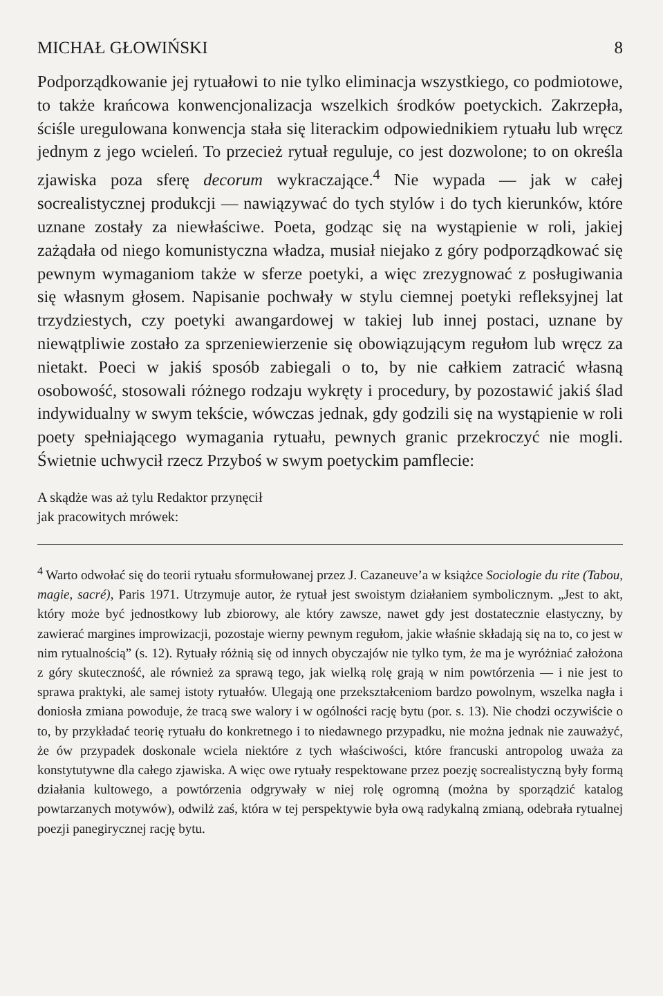MICHAŁ GŁOWIŃSKI 8
Podporządkowanie jej rytuałowi to nie tylko eliminacja wszystkiego, co podmiotowe, to także krańcowa konwencjonalizacja wszelkich środków poetyckich. Zakrzepła, ściśle uregulowana konwencja stała się literackim odpowiednikiem rytuału lub wręcz jednym z jego wcieleń. To przecież rytuał reguluje, co jest dozwolone; to on określa zjawiska poza sferę decorum wykraczające.<sup>4</sup> Nie wypada — jak w całej socrealistycznej produkcji — nawiązywać do tych stylów i do tych kierunków, które uznane zostały za niewłaściwe. Poeta, godząc się na wystąpienie w roli, jakiej zażądała od niego komunistyczna władza, musiał niejako z góry podporządkować się pewnym wymaganiom także w sferze poetyki, a więc zrezygnować z posługiwania się własnym głosem. Napisanie pochwały w stylu ciemnej poetyki refleksyjnej lat trzydziestych, czy poetyki awangardowej w takiej lub innej postaci, uznane by niewątpliwie zostało za sprzeniewierzenie się obowiązującym regułom lub wręcz za nietakt. Poeci w jakiś sposób zabiegali o to, by nie całkiem zatracić własną osobowość, stosowali różnego rodzaju wykręty i procedury, by pozostawić jakiś ślad indywidualny w swym tekście, wówczas jednak, gdy godzili się na wystąpienie w roli poety spełniającego wymagania rytuału, pewnych granic przekroczyć nie mogli. Świetnie uchwycił rzecz Przyboś w swym poetyckim pamflecie:
A skądże was aż tylu Redaktor przynęcił
jak pracowitych mrówek:
<sup>4</sup> Warto odwołać się do teorii rytuału sformułowanej przez J. Cazaneuve’a w książce Sociologie du rite (Tabou, magie, sacré), Paris 1971. Utrzymuje autor, że rytuał jest swoistym działaniem symbolicznym. „Jest to akt, który może być jednostkowy lub zbiorowy, ale który zawsze, nawet gdy jest dostatecznie elastyczny, by zawierać margines improwizacji, pozostaje wierny pewnym regułom, jakie właśnie składają się na to, co jest w nim rytualnością” (s. 12). Rytuały różnią się od innych obyczajów nie tylko tym, że ma je wyróżniać założona z góry skuteczność, ale również za sprawą tego, jak wielką rolę grają w nim powtórzenia — i nie jest to sprawa praktyki, ale samej istoty rytuałów. Ulegają one przekształceniom bardzo powolnym, wszelka nagła i doniosła zmiana powoduje, że tracą swe walory i w ogólności rację bytu (por. s. 13). Nie chodzi oczywiście o to, by przykładać teorię rytuału do konkretnego i to niedawnego przypadku, nie można jednak nie zauważyć, że ów przypadek doskonale wciela niektóre z tych właściwości, które francuski antropolog uważa za konstytutywne dla całego zjawiska. A więc owe rytuały respektowane przez poezję socrealistyczną były formą działania kultowego, a powtórzenia odgrywały w niej rolę ogromną (można by sporządzić katalog powtarzanych motywów), odwilż zaś, która w tej perspektywie była ową radykalną zmianą, odebrała rytualnej poezji panegirycznej rację bytu.